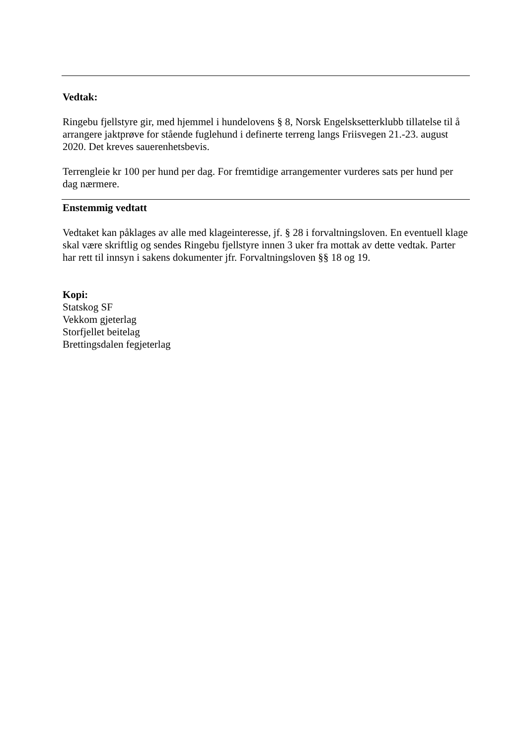Vedtak:
Ringebu fjellstyre gir, med hjemmel i hundelovens § 8, Norsk Engelsksetterklubb tillatelse til å arrangere jaktprøve for stående fuglehund i definerte terreng langs Friisvegen 21.-23. august 2020. Det kreves sauerenhetsbevis.
Terrengleie kr 100 per hund per dag. For fremtidige arrangementer vurderes sats per hund per dag nærmere.
Enstemmig vedtatt
Vedtaket kan påklages av alle med klageinteresse, jf. § 28 i forvaltningsloven. En eventuell klage skal være skriftlig og sendes Ringebu fjellstyre innen 3 uker fra mottak av dette vedtak. Parter har rett til innsyn i sakens dokumenter jfr. Forvaltningsloven §§ 18 og 19.
Kopi:
Statskog SF
Vekkom gjeterlag
Storfjellet beitelag
Brettingsdalen fegjeterlag